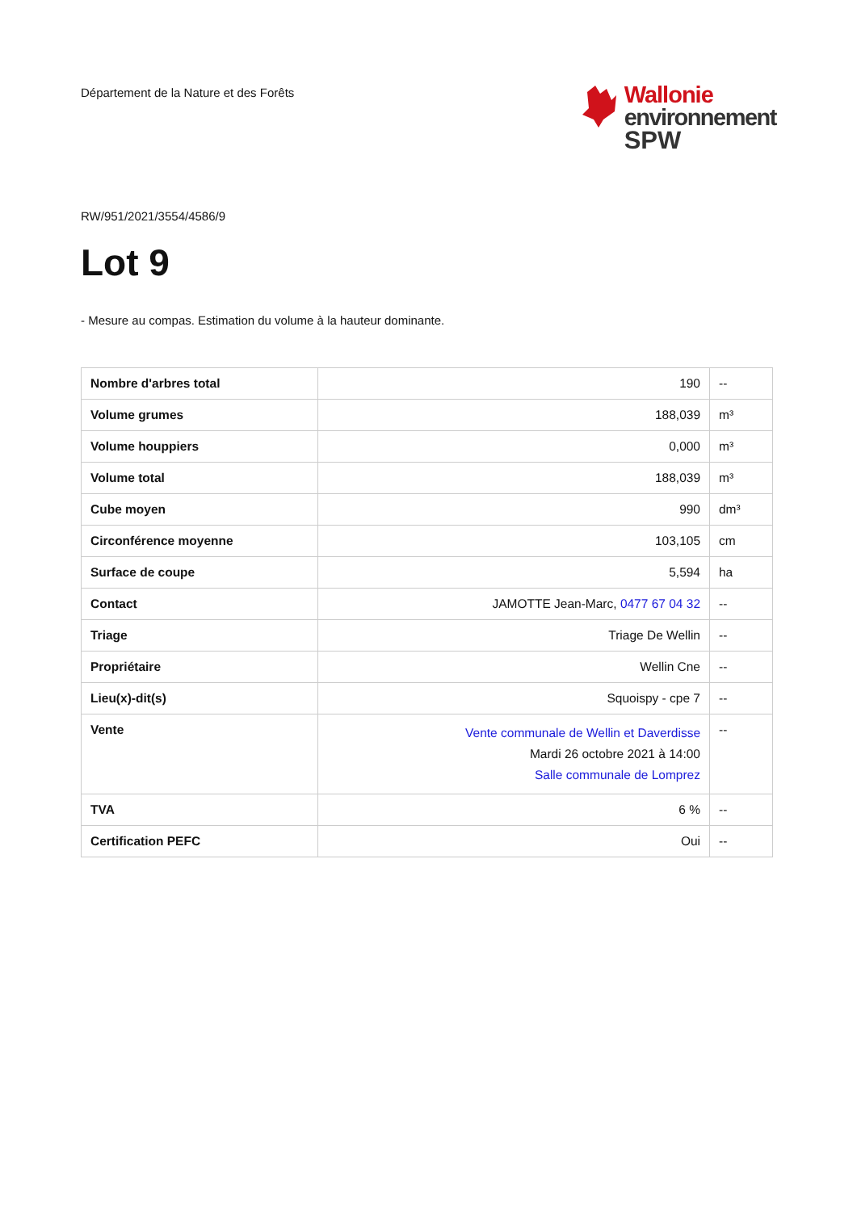Département de la Nature et des Forêts
Wallonie
environnement
SPW
RW/951/2021/3554/4586/9
Lot 9
- Mesure au compas. Estimation du volume à la hauteur dominante.
| Nombre d'arbres total | 190 | -- |
| Volume grumes | 188,039 | m³ |
| Volume houppiers | 0,000 | m³ |
| Volume total | 188,039 | m³ |
| Cube moyen | 990 | dm³ |
| Circonférence moyenne | 103,105 | cm |
| Surface de coupe | 5,594 | ha |
| Contact | JAMOTTE Jean-Marc, 0477 67 04 32 | -- |
| Triage | Triage De Wellin | -- |
| Propriétaire | Wellin Cne | -- |
| Lieu(x)-dit(s) | Squoispy - cpe 7 | -- |
| Vente | Vente communale de Wellin et Daverdisse Mardi 26 octobre 2021 à 14:00 Salle communale de Lomprez | -- |
| TVA | 6 % | -- |
| Certification PEFC | Oui | -- |